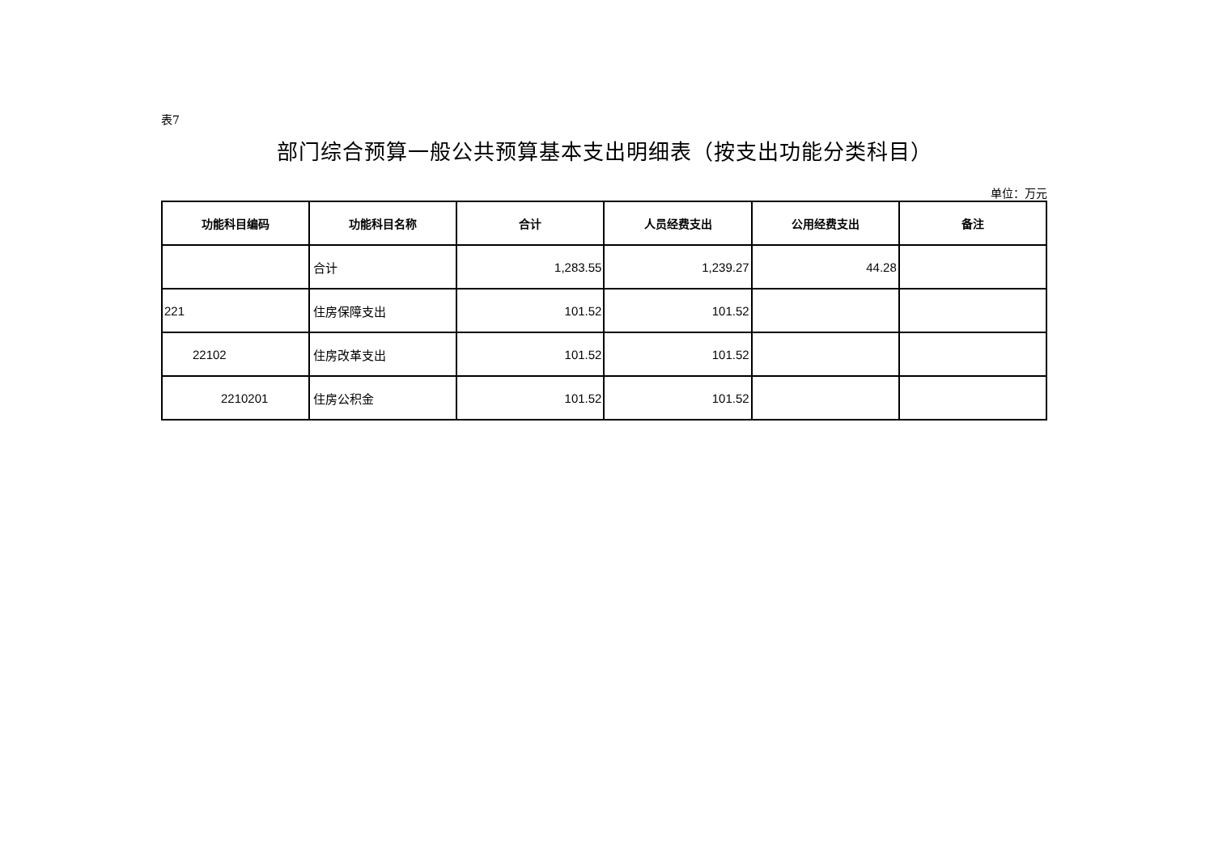表7
部门综合预算一般公共预算基本支出明细表（按支出功能分类科目）
单位：万元
| 功能科目编码 | 功能科目名称 | 合计 | 人员经费支出 | 公用经费支出 | 备注 |
| --- | --- | --- | --- | --- | --- |
| | 合计 | 1,283.55 | 1,239.27 | 44.28 | |
| 221 | 住房保障支出 | 101.52 | 101.52 | | |
| 22102 | 住房改革支出 | 101.52 | 101.52 | | |
| 2210201 | 住房公积金 | 101.52 | 101.52 | | |